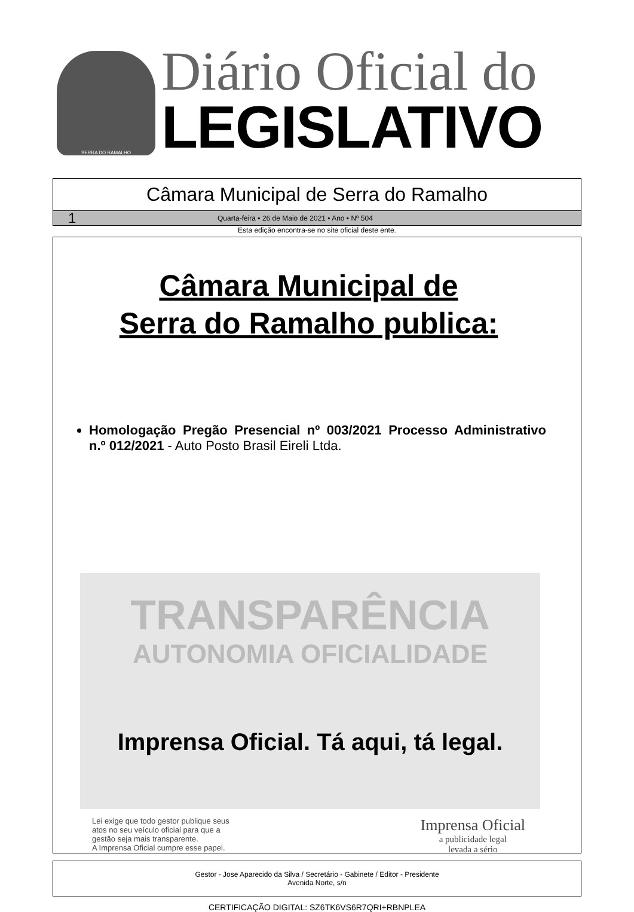SERRA DO RAMALHO
Diário Oficial do
LEGISLATIVO
Câmara Municipal de Serra do Ramalho
1 Quarta-feira • 26 de Maio de 2021 • Ano • Nº 504
Esta edição encontra-se no site oficial deste ente.
Câmara Municipal de
Serra do Ramalho publica:
Homologação Pregão Presencial nº 003/2021 Processo Administrativo n.º 012/2021 - Auto Posto Brasil Eireli Ltda.
TRANSPARÊNCIA
AUTONOMIA OFICIALIDADE
Imprensa Oficial. Tá aqui, tá legal.
Lei exige que todo gestor publique seus
atos no seu veículo oficial para que a
gestão seja mais transparente.
A Imprensa Oficial cumpre esse papel.
Imprensa Oficial
a publicidade legal
levada a sério
Gestor - Jose Aparecido da Silva / Secretário - Gabinete / Editor - Presidente
Avenida Norte, s/n
CERTIFICAÇÃO DIGITAL: SZ6TK6VS6R7QRI+RBNPLEA